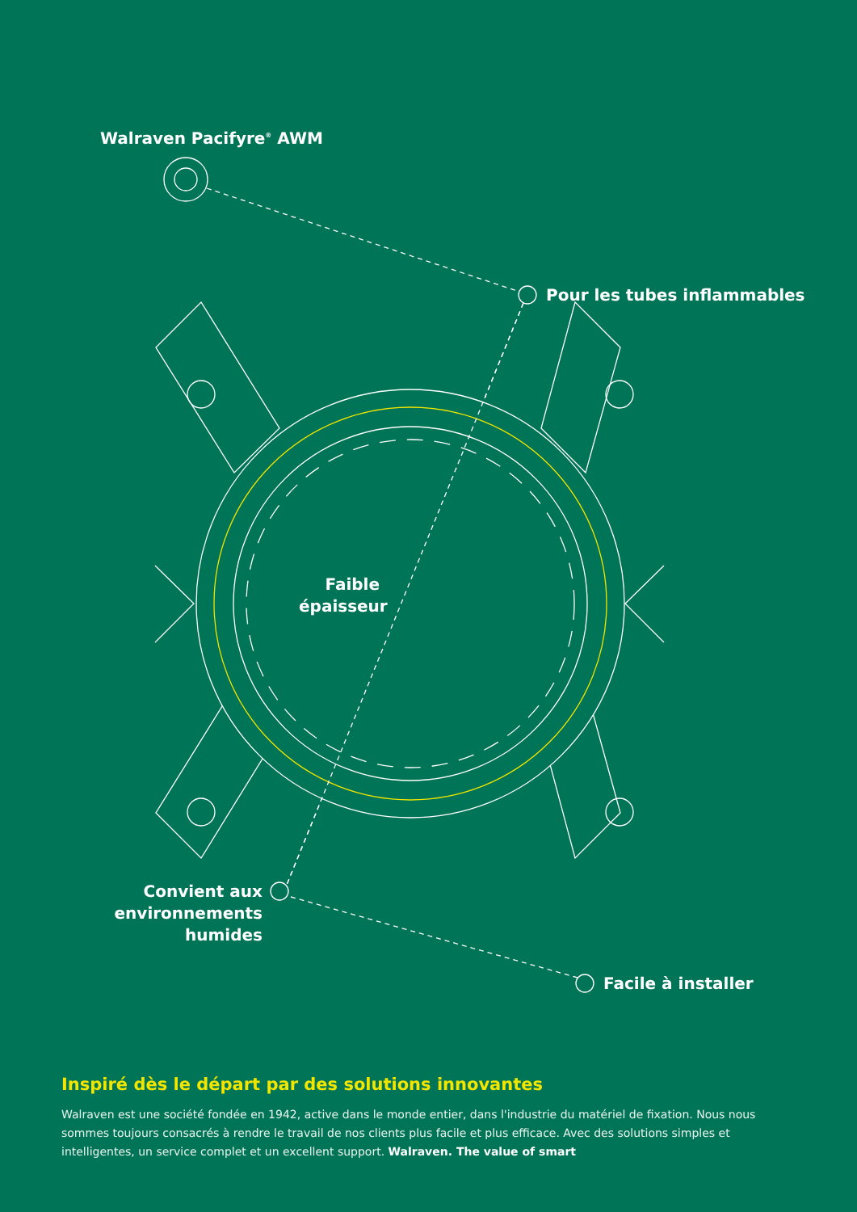Walraven Pacifyre<sup>®</sup> AWM
Pour les tubes inflammables
Faible épaisseur
Convient aux environnements humides
Facile à installer
Inspiré dès le départ par des solutions innovantes
Walraven est une société fondée en 1942, active dans le monde entier, dans l'industrie du matériel de fixation. Nous nous sommes toujours consacrés à rendre le travail de nos clients plus facile et plus efficace. Avec des solutions simples et intelligentes, un service complet et un excellent support. Walraven. The value of smart